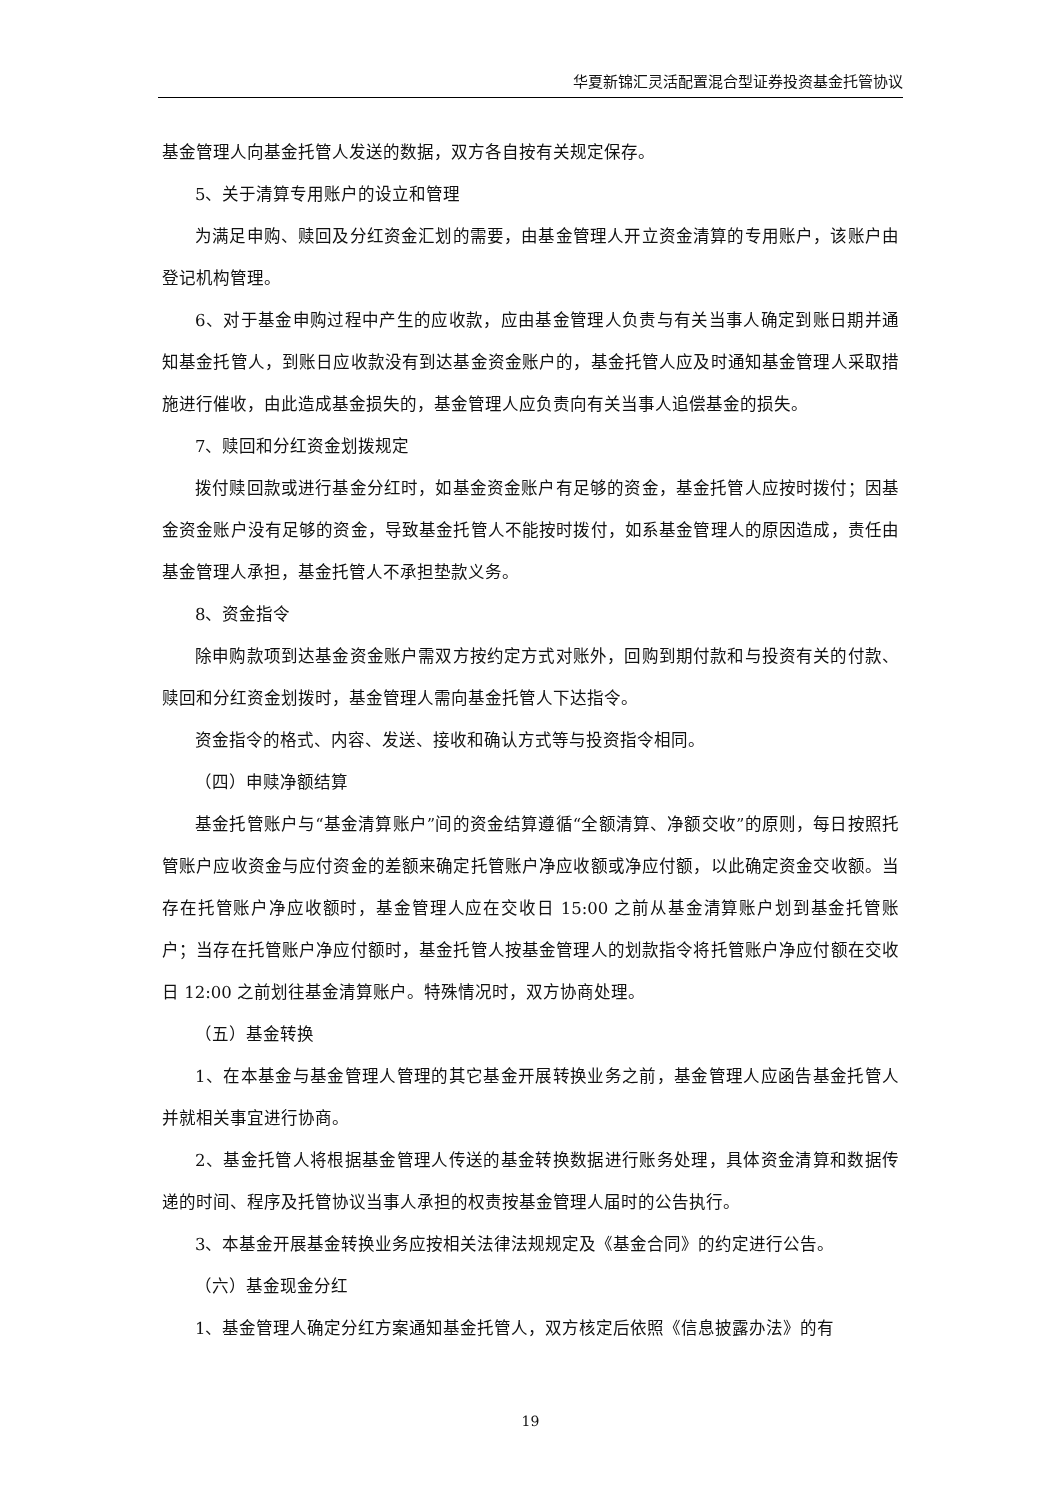华夏新锦汇灵活配置混合型证券投资基金托管协议
基金管理人向基金托管人发送的数据，双方各自按有关规定保存。
5、关于清算专用账户的设立和管理
为满足申购、赎回及分红资金汇划的需要，由基金管理人开立资金清算的专用账户，该账户由登记机构管理。
6、对于基金申购过程中产生的应收款，应由基金管理人负责与有关当事人确定到账日期并通知基金托管人，到账日应收款没有到达基金资金账户的，基金托管人应及时通知基金管理人采取措施进行催收，由此造成基金损失的，基金管理人应负责向有关当事人追偿基金的损失。
7、赎回和分红资金划拨规定
拨付赎回款或进行基金分红时，如基金资金账户有足够的资金，基金托管人应按时拨付；因基金资金账户没有足够的资金，导致基金托管人不能按时拨付，如系基金管理人的原因造成，责任由基金管理人承担，基金托管人不承担垫款义务。
8、资金指令
除申购款项到达基金资金账户需双方按约定方式对账外，回购到期付款和与投资有关的付款、赎回和分红资金划拨时，基金管理人需向基金托管人下达指令。
资金指令的格式、内容、发送、接收和确认方式等与投资指令相同。
（四）申赎净额结算
基金托管账户与“基金清算账户”间的资金结算遵循“全额清算、净额交收”的原则，每日按照托管账户应收资金与应付资金的差额来确定托管账户净应收额或净应付额，以此确定资金交收额。当存在托管账户净应收额时，基金管理人应在交收日 15:00 之前从基金清算账户划到基金托管账户；当存在托管账户净应付额时，基金托管人按基金管理人的划款指令将托管账户净应付额在交收日 12:00 之前划往基金清算账户。特殊情况时，双方协商处理。
（五）基金转换
1、在本基金与基金管理人管理的其它基金开展转换业务之前，基金管理人应函告基金托管人并就相关事宜进行协商。
2、基金托管人将根据基金管理人传送的基金转换数据进行账务处理，具体资金清算和数据传递的时间、程序及托管协议当事人承担的权责按基金管理人届时的公告执行。
3、本基金开展基金转换业务应按相关法律法规规定及《基金合同》的约定进行公告。
（六）基金现金分红
1、基金管理人确定分红方案通知基金托管人，双方核定后依照《信息披露办法》的有
19